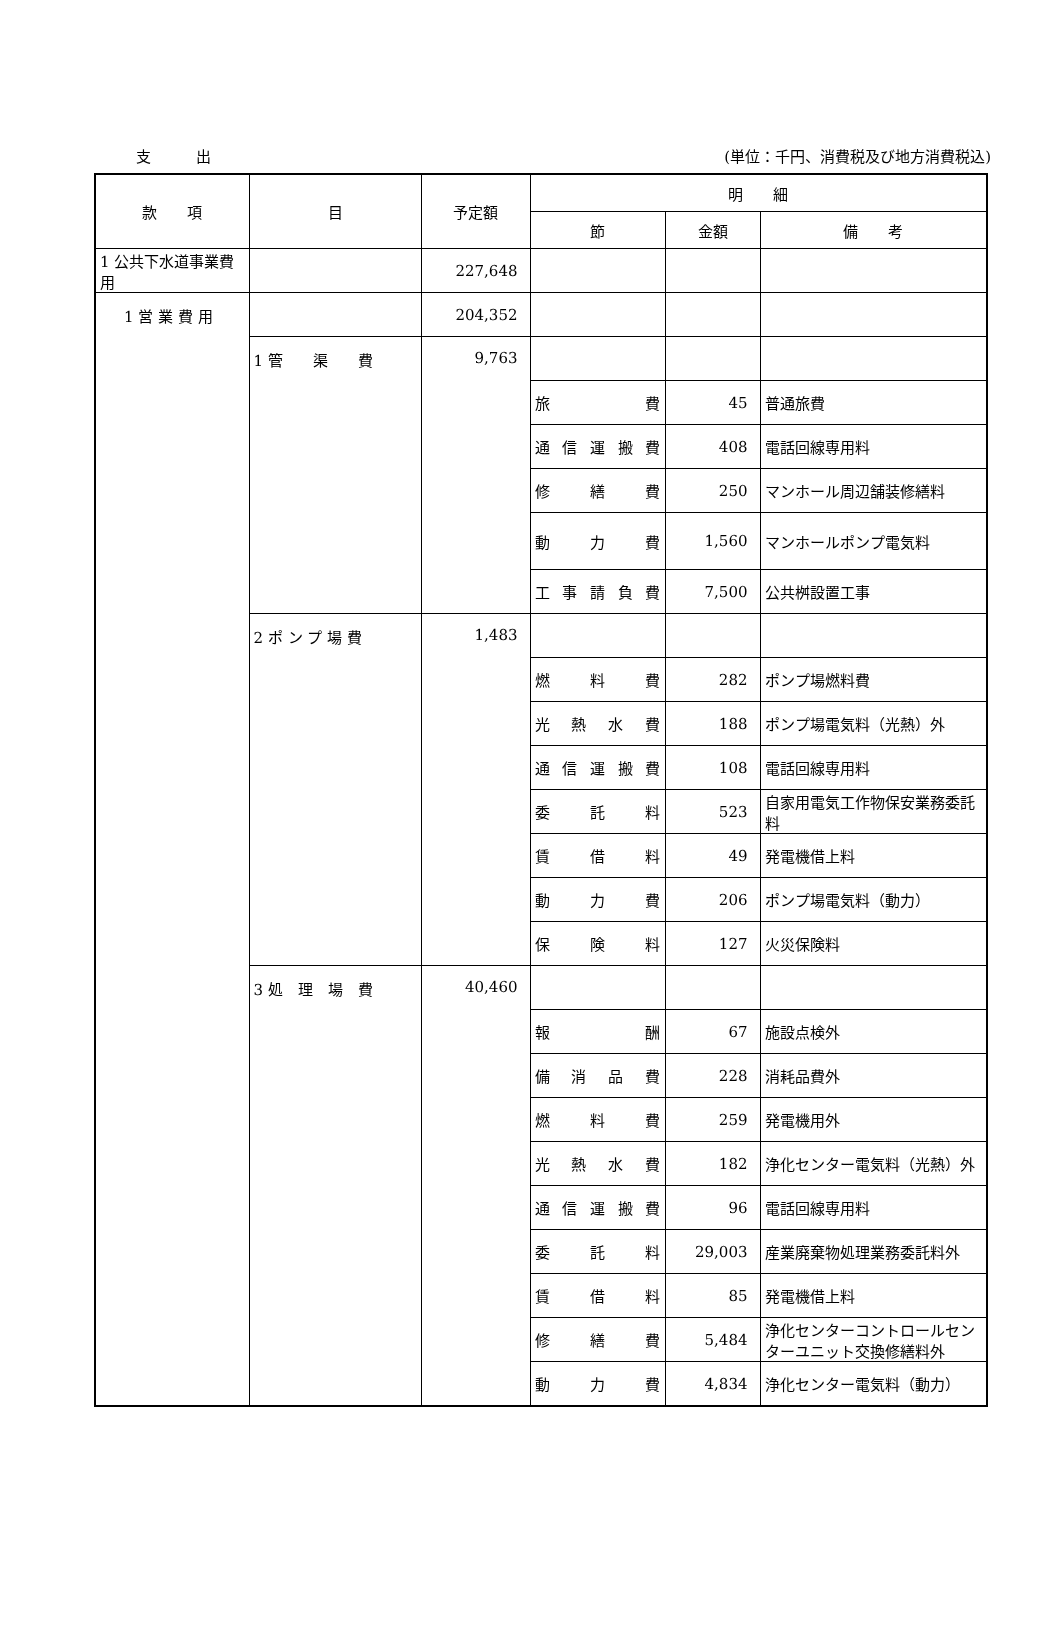支 出 (単位：千円、消費税及び地方消費税込)
| 款 項 | 目 | 予定額 | 明 細 | | |
| --- | --- | --- | --- | --- | --- |
| | | | 節 | 金額 | 備 考 |
| 1 公共下水道事業費用 | | 227,648 | | | |
| 1 営 業 費 用 | | 204,352 | | | |
| | 1 管 渠 費 | 9,763 | | | |
| | | | 旅 費 | 45 | 普通旅費 |
| | | | 通 信 運 搬 費 | 408 | 電話回線専用料 |
| | | | 修 繕 費 | 250 | マンホール周辺舗装修繕料 |
| | | | 動 力 費 | 1,560 | マンホールポンプ電気料 |
| | | | 工 事 請 負 費 | 7,500 | 公共桝設置工事 |
| | 2 ポ ン プ 場 費 | 1,483 | | | |
| | | | 燃 料 費 | 282 | ポンプ場燃料費 |
| | | | 光 熱 水 費 | 188 | ポンプ場電気料（光熱）外 |
| | | | 通 信 運 搬 費 | 108 | 電話回線専用料 |
| | | | 委 託 料 | 523 | 自家用電気工作物保安業務委託料 |
| | | | 賃 借 料 | 49 | 発電機借上料 |
| | | | 動 力 費 | 206 | ポンプ場電気料（動力） |
| | | | 保 険 料 | 127 | 火災保険料 |
| | 3 処 理 場 費 | 40,460 | | | |
| | | | 報 酬 | 67 | 施設点検外 |
| | | | 備 消 品 費 | 228 | 消耗品費外 |
| | | | 燃 料 費 | 259 | 発電機用外 |
| | | | 光 熱 水 費 | 182 | 浄化センター電気料（光熱）外 |
| | | | 通 信 運 搬 費 | 96 | 電話回線専用料 |
| | | | 委 託 料 | 29,003 | 産業廃棄物処理業務委託料外 |
| | | | 賃 借 料 | 85 | 発電機借上料 |
| | | | 修 繕 費 | 5,484 | 浄化センターコントロールセンターユニット交換修繕料外 |
| | | | 動 力 費 | 4,834 | 浄化センター電気料（動力） |